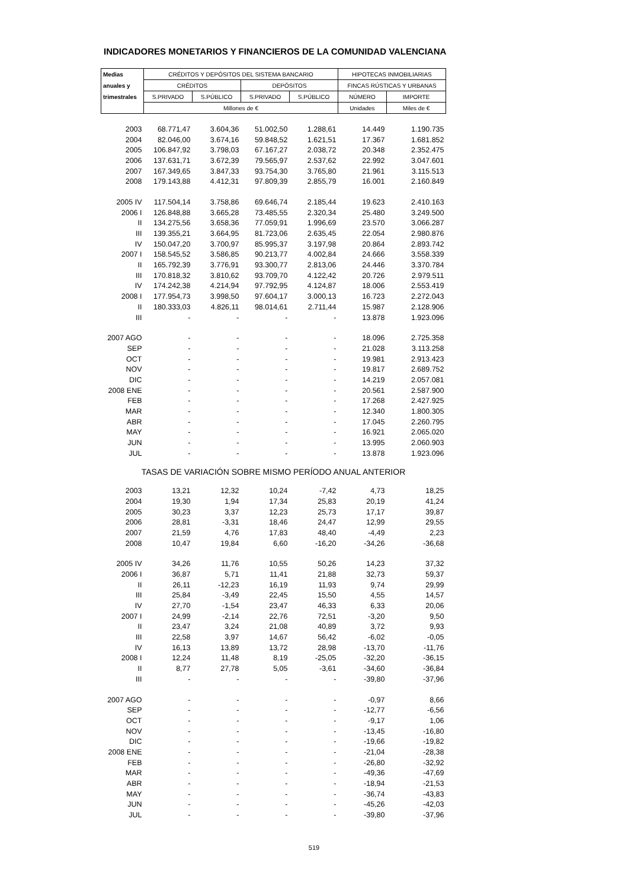INDICADORES MONETARIOS Y FINANCIEROS DE LA COMUNIDAD VALENCIANA
| Medias | CRÉDITOS Y DEPÓSITOS DEL SISTEMA BANCARIO | | | | HIPOTECAS INMOBILIARIAS | |
| --- | --- | --- | --- | --- | --- | --- |
| anuales y | CRÉDITOS | | DEPÓSITOS | | FINCAS RÚSTICAS Y URBANAS | |
| trimestrales | S.PRIVADO | S.PÚBLICO | S.PRIVADO | S.PÚBLICO | NÚMERO | IMPORTE |
| | Millones de € | | | | Unidades | Miles de € |
| 2003 | 68.771,47 | 3.604,36 | 51.002,50 | 1.288,61 | 14.449 | 1.190.735 |
| 2004 | 82.046,00 | 3.674,16 | 59.848,52 | 1.621,51 | 17.367 | 1.681.852 |
| 2005 | 106.847,92 | 3.798,03 | 67.167,27 | 2.038,72 | 20.348 | 2.352.475 |
| 2006 | 137.631,71 | 3.672,39 | 79.565,97 | 2.537,62 | 22.992 | 3.047.601 |
| 2007 | 167.349,65 | 3.847,33 | 93.754,30 | 3.765,80 | 21.961 | 3.115.513 |
| 2008 | 179.143,88 | 4.412,31 | 97.809,39 | 2.855,79 | 16.001 | 2.160.849 |
| 2005 IV | 117.504,14 | 3.758,86 | 69.646,74 | 2.185,44 | 19.623 | 2.410.163 |
| 2006 I | 126.848,88 | 3.665,28 | 73.485,55 | 2.320,34 | 25.480 | 3.249.500 |
| II | 134.275,56 | 3.658,36 | 77.059,91 | 1.996,69 | 23.570 | 3.066.287 |
| III | 139.355,21 | 3.664,95 | 81.723,06 | 2.635,45 | 22.054 | 2.980.876 |
| IV | 150.047,20 | 3.700,97 | 85.995,37 | 3.197,98 | 20.864 | 2.893.742 |
| 2007 I | 158.545,52 | 3.586,85 | 90.213,77 | 4.002,84 | 24.666 | 3.558.339 |
| II | 165.792,39 | 3.776,91 | 93.300,77 | 2.813,06 | 24.446 | 3.370.784 |
| III | 170.818,32 | 3.810,62 | 93.709,70 | 4.122,42 | 20.726 | 2.979.511 |
| IV | 174.242,38 | 4.214,94 | 97.792,95 | 4.124,87 | 18.006 | 2.553.419 |
| 2008 I | 177.954,73 | 3.998,50 | 97.604,17 | 3.000,13 | 16.723 | 2.272.043 |
| II | 180.333,03 | 4.826,11 | 98.014,61 | 2.711,44 | 15.987 | 2.128.906 |
| III | - | - | - | - | 13.878 | 1.923.096 |
| 2007 AGO | - | - | - | - | 18.096 | 2.725.358 |
| SEP | - | - | - | - | 21.028 | 3.113.258 |
| OCT | - | - | - | - | 19.981 | 2.913.423 |
| NOV | - | - | - | - | 19.817 | 2.689.752 |
| DIC | - | - | - | - | 14.219 | 2.057.081 |
| 2008 ENE | - | - | - | - | 20.561 | 2.587.900 |
| FEB | - | - | - | - | 17.268 | 2.427.925 |
| MAR | - | - | - | - | 12.340 | 1.800.305 |
| ABR | - | - | - | - | 17.045 | 2.260.795 |
| MAY | - | - | - | - | 16.921 | 2.065.020 |
| JUN | - | - | - | - | 13.995 | 2.060.903 |
| JUL | - | - | - | - | 13.878 | 1.923.096 |
| TASAS DE VARIACIÓN SOBRE MISMO PERÍODO ANUAL ANTERIOR | | | | | | |
| 2003 | 13,21 | 12,32 | 10,24 | -7,42 | 4,73 | 18,25 |
| 2004 | 19,30 | 1,94 | 17,34 | 25,83 | 20,19 | 41,24 |
| 2005 | 30,23 | 3,37 | 12,23 | 25,73 | 17,17 | 39,87 |
| 2006 | 28,81 | -3,31 | 18,46 | 24,47 | 12,99 | 29,55 |
| 2007 | 21,59 | 4,76 | 17,83 | 48,40 | -4,49 | 2,23 |
| 2008 | 10,47 | 19,84 | 6,60 | -16,20 | -34,26 | -36,68 |
| 2005 IV | 34,26 | 11,76 | 10,55 | 50,26 | 14,23 | 37,32 |
| 2006 I | 36,87 | 5,71 | 11,41 | 21,88 | 32,73 | 59,37 |
| II | 26,11 | -12,23 | 16,19 | 11,93 | 9,74 | 29,99 |
| III | 25,84 | -3,49 | 22,45 | 15,50 | 4,55 | 14,57 |
| IV | 27,70 | -1,54 | 23,47 | 46,33 | 6,33 | 20,06 |
| 2007 I | 24,99 | -2,14 | 22,76 | 72,51 | -3,20 | 9,50 |
| II | 23,47 | 3,24 | 21,08 | 40,89 | 3,72 | 9,93 |
| III | 22,58 | 3,97 | 14,67 | 56,42 | -6,02 | -0,05 |
| IV | 16,13 | 13,89 | 13,72 | 28,98 | -13,70 | -11,76 |
| 2008 I | 12,24 | 11,48 | 8,19 | -25,05 | -32,20 | -36,15 |
| II | 8,77 | 27,78 | 5,05 | -3,61 | -34,60 | -36,84 |
| III | - | - | - | - | -39,80 | -37,96 |
| 2007 AGO | - | - | - | - | -0,97 | 8,66 |
| SEP | - | - | - | - | -12,77 | -6,56 |
| OCT | - | - | - | - | -9,17 | 1,06 |
| NOV | - | - | - | - | -13,45 | -16,80 |
| DIC | - | - | - | - | -19,66 | -19,82 |
| 2008 ENE | - | - | - | - | -21,04 | -28,38 |
| FEB | - | - | - | - | -26,80 | -32,92 |
| MAR | - | - | - | - | -49,36 | -47,69 |
| ABR | - | - | - | - | -18,94 | -21,53 |
| MAY | - | - | - | - | -36,74 | -43,83 |
| JUN | - | - | - | - | -45,26 | -42,03 |
| JUL | - | - | - | - | -39,80 | -37,96 |
519